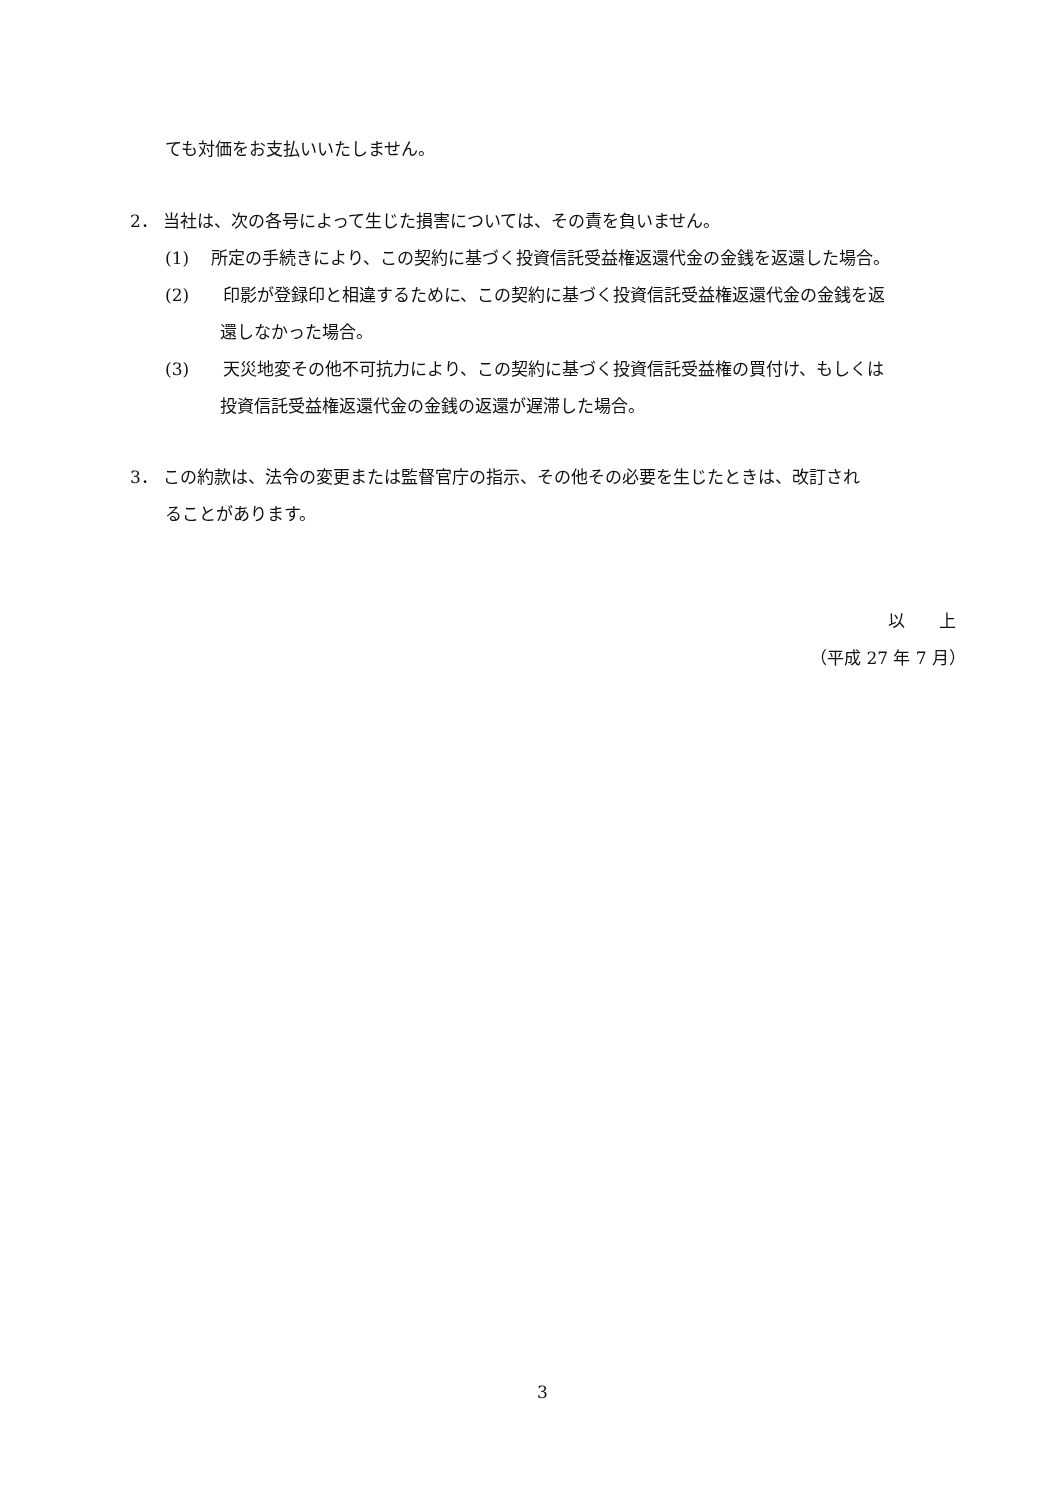ても対価をお支払いいたしません。
2． 当社は、次の各号によって生じた損害については、その責を負いません。
(1)　 所定の手続きにより、この契約に基づく投資信託受益権返還代金の金銭を返還した場合。
(2)　　印影が登録印と相違するために、この契約に基づく投資信託受益権返還代金の金銭を返
還しなかった場合。
(3)　　天災地変その他不可抗力により、この契約に基づく投資信託受益権の買付け、もしくは
投資信託受益権返還代金の金銭の返還が遅滞した場合。
3． この約款は、法令の変更または監督官庁の指示、その他その必要を生じたときは、改訂され
ることがあります。
以　　上
（平成 27 年 7 月）
3